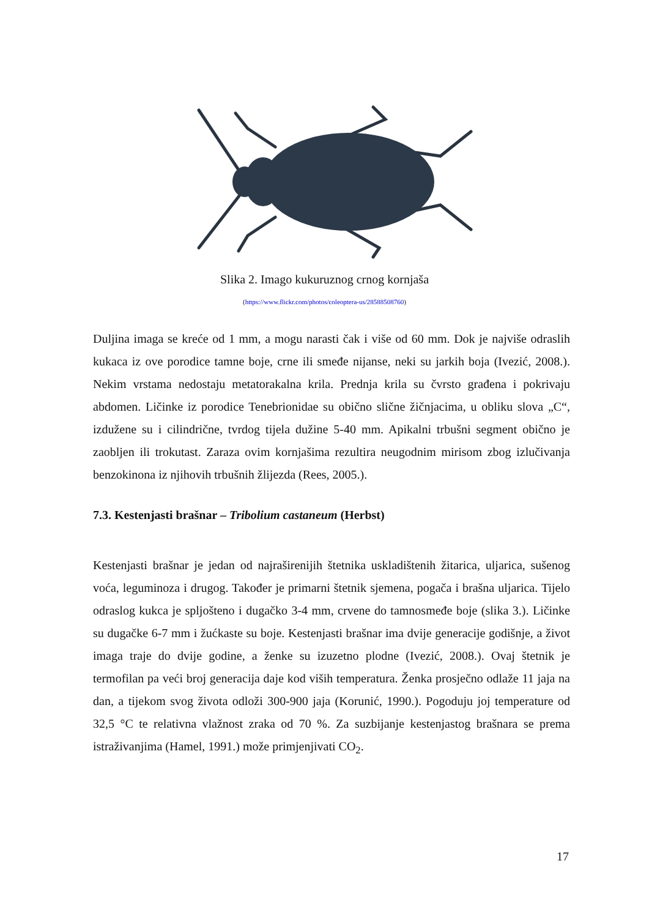Slika 2. Imago kukuruznog crnog kornjaša
(https://www.flickr.com/photos/coleoptera-us/28588508760)
Duljina imaga se kreće od 1 mm, a mogu narasti čak i više od 60 mm. Dok je najviše odraslih kukaca iz ove porodice tamne boje, crne ili smeđe nijanse, neki su jarkih boja (Ivezić, 2008.). Nekim vrstama nedostaju metatorakalna krila. Prednja krila su čvrsto građena i pokrivaju abdomen. Ličinke iz porodice Tenebrionidae su obično slične žičnjacima, u obliku slova „C“, izdužene su i cilindrične, tvrdog tijela dužine 5-40 mm. Apikalni trbušni segment obično je zaobljen ili trokutast. Zaraza ovim kornjašima rezultira neugodnim mirisom zbog izlučivanja benzokinona iz njihovih trbušnih žlijezda (Rees, 2005.).
7.3. Kestenjasti brašnar – Tribolium castaneum (Herbst)
Kestenjasti brašnar je jedan od najraširenijih štetnika uskladištenih žitarica, uljarica, sušenog voća, leguminoza i drugog. Također je primarni štetnik sjemena, pogača i brašna uljarica. Tijelo odraslog kukca je spljošteno i dugačko 3-4 mm, crvene do tamnosmeđe boje (slika 3.). Ličinke su dugačke 6-7 mm i žućkaste su boje. Kestenjasti brašnar ima dvije generacije godišnje, a život imaga traje do dvije godine, a ženke su izuzetno plodne (Ivezić, 2008.). Ovaj štetnik je termofilan pa veći broj generacija daje kod viših temperatura. Ženka prosječno odlaže 11 jaja na dan, a tijekom svog života odloži 300-900 jaja (Korunić, 1990.). Pogoduju joj temperature od 32,5 °C te relativna vlažnost zraka od 70 %. Za suzbijanje kestenjastog brašnara se prema istraživanjima (Hamel, 1991.) može primjenjivati CO<sub>2</sub>.
17